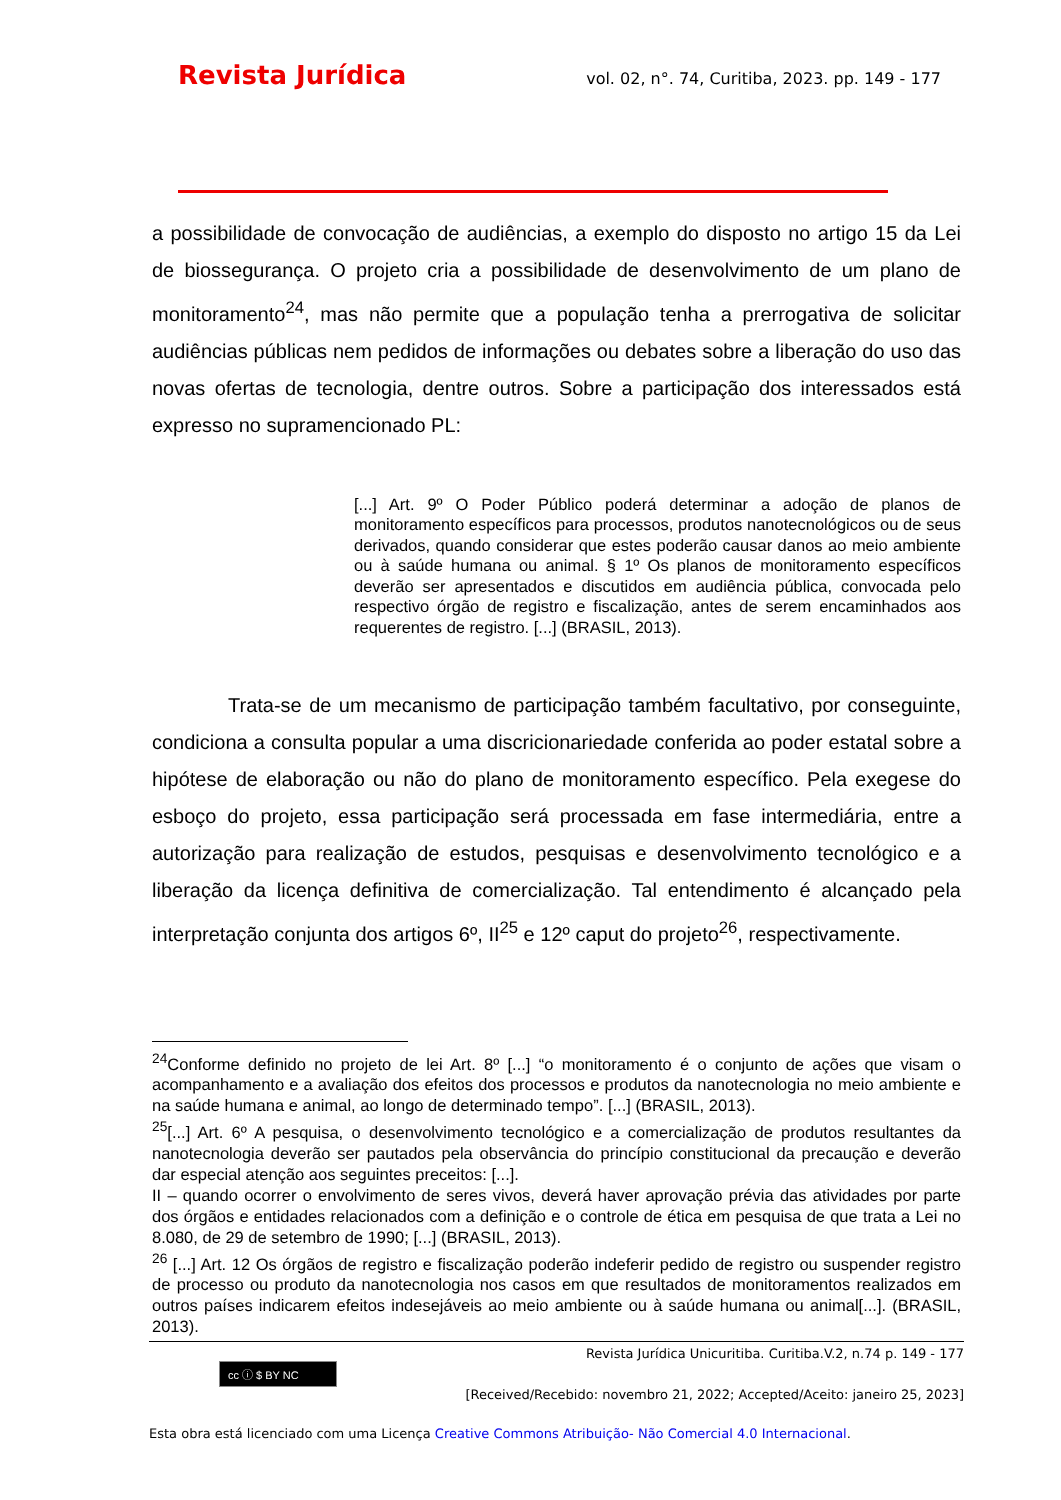Revista Jurídica vol. 02, n°. 74, Curitiba, 2023. pp. 149 - 177
a possibilidade de convocação de audiências, a exemplo do disposto no artigo 15 da Lei de biossegurança. O projeto cria a possibilidade de desenvolvimento de um plano de monitoramento<sup>24</sup>, mas não permite que a população tenha a prerrogativa de solicitar audiências públicas nem pedidos de informações ou debates sobre a liberação do uso das novas ofertas de tecnologia, dentre outros. Sobre a participação dos interessados está expresso no supramencionado PL:
[...] Art. 9º O Poder Público poderá determinar a adoção de planos de monitoramento específicos para processos, produtos nanotecnológicos ou de seus derivados, quando considerar que estes poderão causar danos ao meio ambiente ou à saúde humana ou animal. § 1º Os planos de monitoramento específicos deverão ser apresentados e discutidos em audiência pública, convocada pelo respectivo órgão de registro e fiscalização, antes de serem encaminhados aos requerentes de registro. [...] (BRASIL, 2013).
Trata-se de um mecanismo de participação também facultativo, por conseguinte, condiciona a consulta popular a uma discricionariedade conferida ao poder estatal sobre a hipótese de elaboração ou não do plano de monitoramento específico. Pela exegese do esboço do projeto, essa participação será processada em fase intermediária, entre a autorização para realização de estudos, pesquisas e desenvolvimento tecnológico e a liberação da licença definitiva de comercialização. Tal entendimento é alcançado pela interpretação conjunta dos artigos 6º, II<sup>25</sup> e 12º caput do projeto<sup>26</sup>, respectivamente.
<sup>24</sup> Conforme definido no projeto de lei Art. 8º [...] “o monitoramento é o conjunto de ações que visam o acompanhamento e a avaliação dos efeitos dos processos e produtos da nanotecnologia no meio ambiente e na saúde humana e animal, ao longo de determinado tempo”. [...] (BRASIL, 2013).
<sup>25</sup> [...] Art. 6º A pesquisa, o desenvolvimento tecnológico e a comercialização de produtos resultantes da nanotecnologia deverão ser pautados pela observância do princípio constitucional da precaução e deverão dar especial atenção aos seguintes preceitos: [...].
II – quando ocorrer o envolvimento de seres vivos, deverá haver aprovação prévia das atividades por parte dos órgãos e entidades relacionados com a definição e o controle de ética em pesquisa de que trata a Lei no 8.080, de 29 de setembro de 1990; [...] (BRASIL, 2013).
<sup>26</sup> [...] Art. 12 Os órgãos de registro e fiscalização poderão indeferir pedido de registro ou suspender registro de processo ou produto da nanotecnologia nos casos em que resultados de monitoramentos realizados em outros países indicarem efeitos indesejáveis ao meio ambiente ou à saúde humana ou animal[...]. (BRASIL, 2013).
Revista Jurídica Unicuritiba. Curitiba.V.2, n.74 p. 149 - 177
cc ⓘ $ BY NC
[Received/Recebido: novembro 21, 2022; Accepted/Aceito: janeiro 25, 2023]
Esta obra está licenciado com uma Licença Creative Commons Atribuição- Não Comercial 4.0 Internacional.